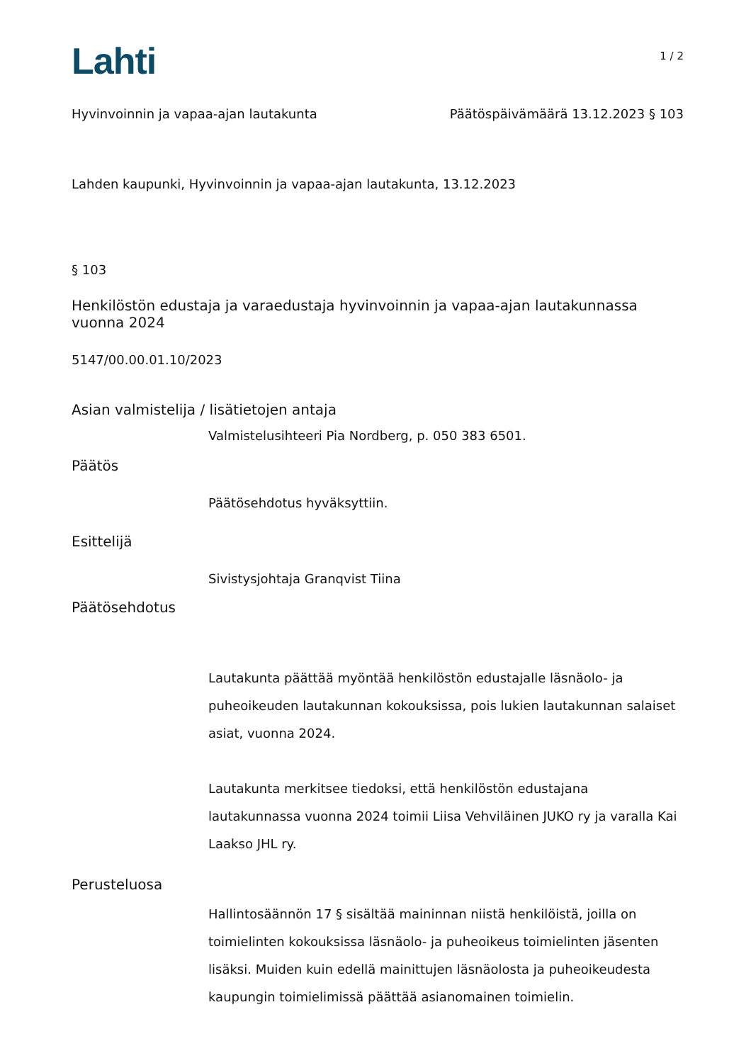Lahti
1 / 2
Hyvinvoinnin ja vapaa-ajan lautakunta Päätöspäivämäärä 13.12.2023 § 103
Lahden kaupunki, Hyvinvoinnin ja vapaa-ajan lautakunta, 13.12.2023
§ 103
Henkilöstön edustaja ja varaedustaja hyvinvoinnin ja vapaa-ajan lautakunnassa vuonna 2024
5147/00.00.01.10/2023
Asian valmistelija / lisätietojen antaja
Valmistelusihteeri Pia Nordberg, p. 050 383 6501.
Päätös
Päätösehdotus hyväksyttiin.
Esittelijä
Sivistysjohtaja Granqvist Tiina
Päätösehdotus
Lautakunta päättää myöntää henkilöstön edustajalle läsnäolo- ja puheoikeuden lautakunnan kokouksissa, pois lukien lautakunnan salaiset asiat, vuonna 2024.
Lautakunta merkitsee tiedoksi, että henkilöstön edustajana lautakunnassa vuonna 2024 toimii Liisa Vehviläinen JUKO ry ja varalla Kai Laakso JHL ry.
Perusteluosa
Hallintosäännön 17 § sisältää maininnan niistä henkilöistä, joilla on toimielinten kokouksissa läsnäolo- ja puheoikeus toimielinten jäsenten lisäksi. Muiden kuin edellä mainittujen läsnäolosta ja puheoikeudesta kaupungin toimielimissä päättää asianomainen toimielin.